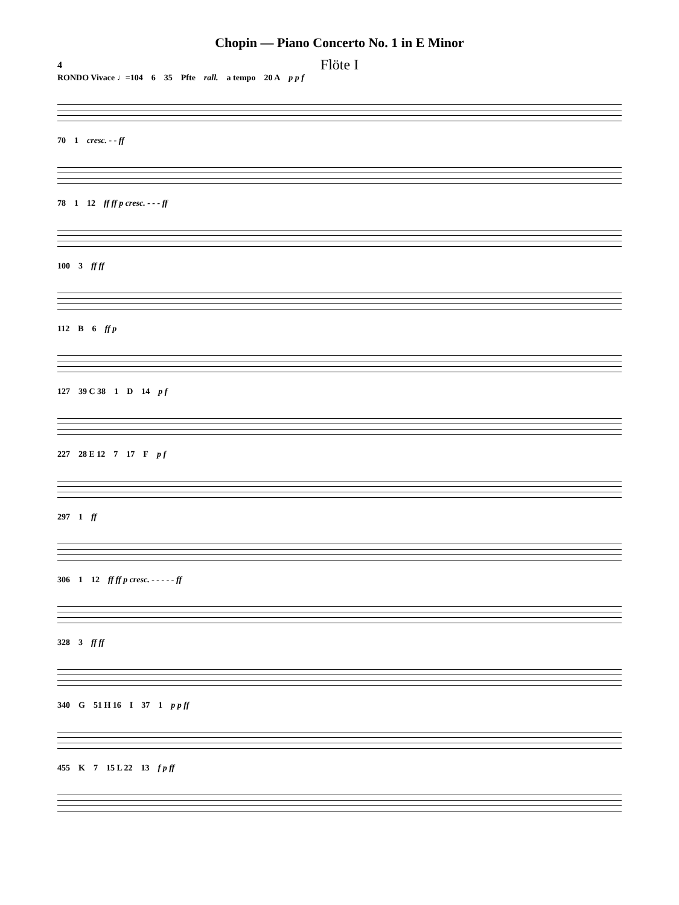Chopin — Piano Concerto No. 1 in E Minor
4
Flöte I
RONDO Vivace ♩=104 6 35 Pfte rall. a tempo 20 A p p f
70 1 cresc. - - ff
78 1 12 ff ff p cresc. - - - ff
100 3 ff ff
112 B 6 ff p
127 39 C 38 1 D 14 p f
227 28 E 12 7 17 F p f
297 1 ff
306 1 12 ff ff p cresc. - - - - - ff
328 3 ff ff
340 G 51 H 16 I 37 1 p p ff
455 K 7 15 L 22 13 f p ff